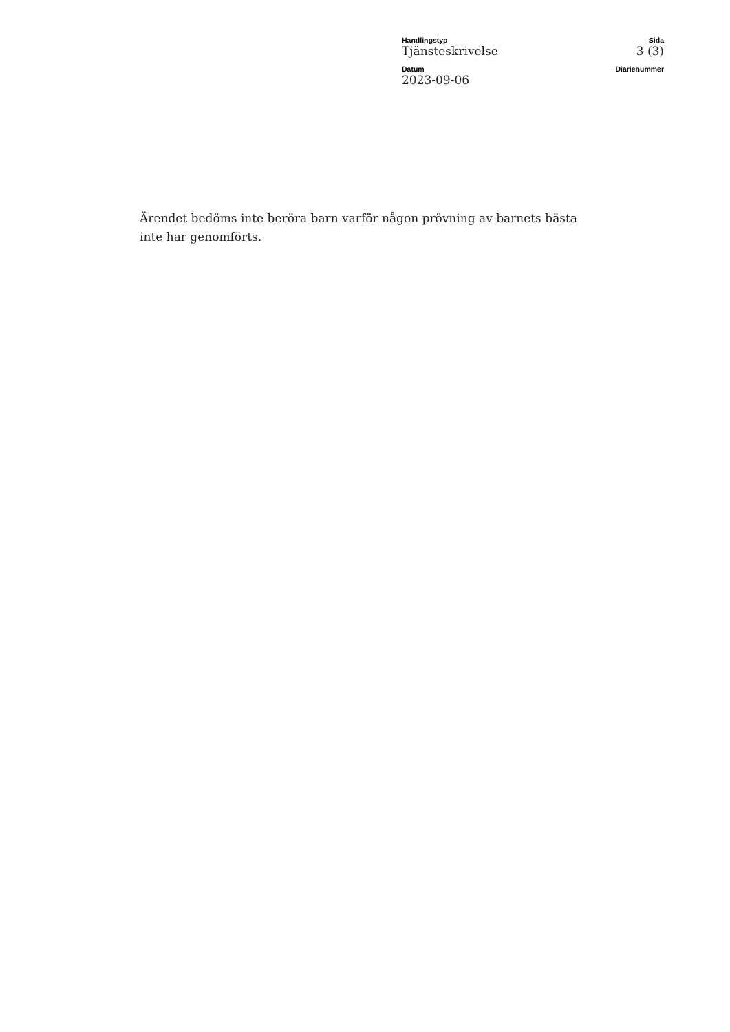Handlingstyp
Tjänsteskrivelse
Sida
3 (3)
Datum
2023-09-06
Diarienummer
Ärendet bedöms inte beröra barn varför någon prövning av barnets bästa inte har genomförts.